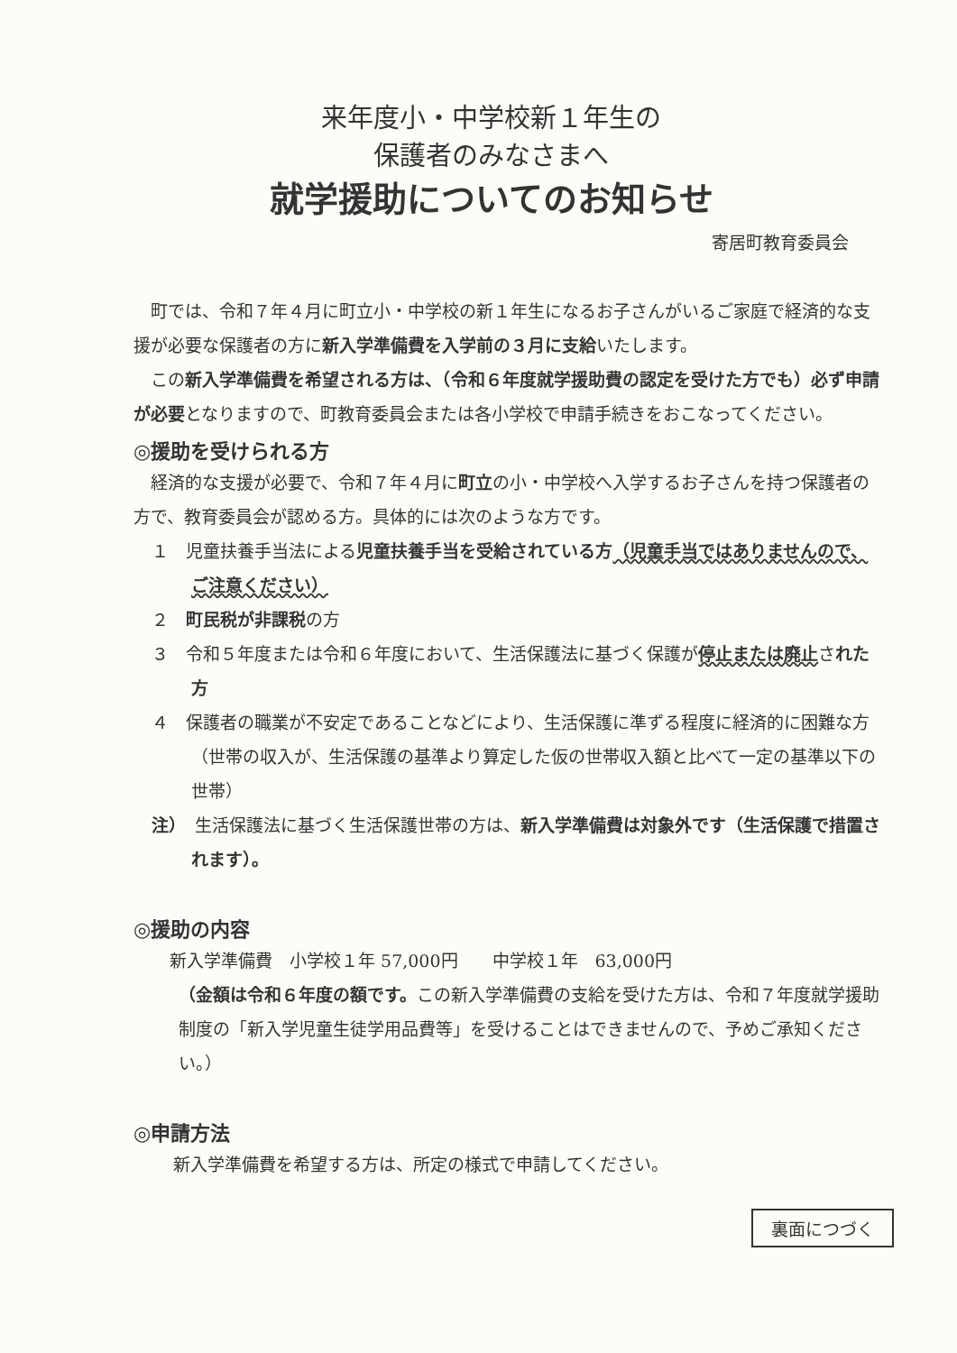来年度小・中学校新１年生の
保護者のみなさまへ
就学援助についてのお知らせ
寄居町教育委員会
町では、令和７年４月に町立小・中学校の新１年生になるお子さんがいるご家庭で経済的な支援が必要な保護者の方に新入学準備費を入学前の３月に支給いたします。
この新入学準備費を希望される方は、（令和６年度就学援助費の認定を受けた方でも）必ず申請が必要となりますので、町教育委員会または各小学校で申請手続きをおこなってください。
◎援助を受けられる方
経済的な支援が必要で、令和７年４月に町立の小・中学校へ入学するお子さんを持つ保護者の方で、教育委員会が認める方。具体的には次のような方です。
１　児童扶養手当法による児童扶養手当を受給されている方（児童手当ではありませんので、ご注意ください）
２　町民税が非課税の方
３　令和５年度または令和６年度において、生活保護法に基づく保護が停止または廃止された方
４　保護者の職業が不安定であることなどにより、生活保護に準ずる程度に経済的に困難な方（世帯の収入が、生活保護の基準より算定した仮の世帯収入額と比べて一定の基準以下の世帯）
注）　生活保護法に基づく生活保護世帯の方は、新入学準備費は対象外です（生活保護で措置されます）。
◎援助の内容
新入学準備費　小学校１年 57,000円　　中学校１年　63,000円
（金額は令和６年度の額です。この新入学準備費の支給を受けた方は、令和７年度就学援助制度の「新入学児童生徒学用品費等」を受けることはできませんので、予めご承知ください。）
◎申請方法
新入学準備費を希望する方は、所定の様式で申請してください。
裏面につづく